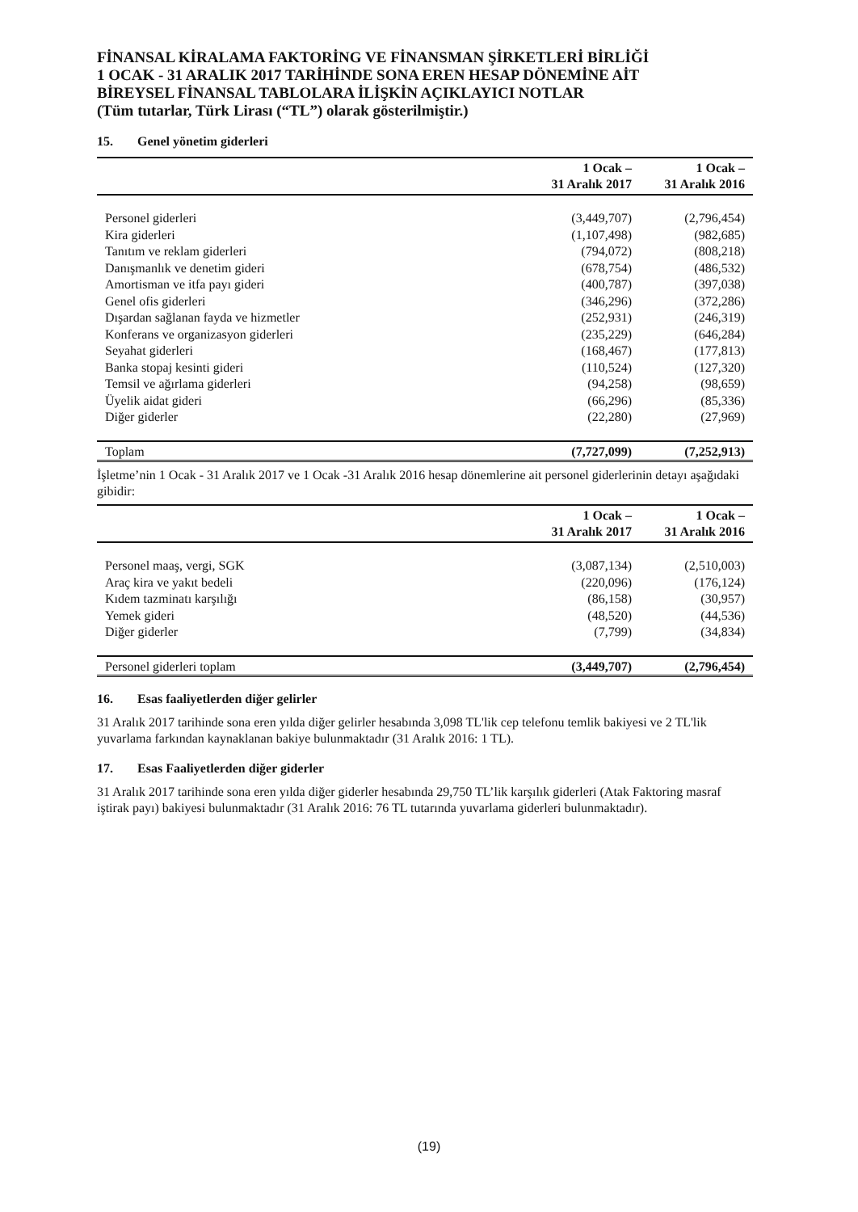FİNANSAL KİRALAMA FAKTORİNG VE FİNANSMAN ŞİRKETLERİ BİRLİĞİ
1 OCAK - 31 ARALIK 2017 TARİHİNDE SONA EREN HESAP DÖNEMİNE AİT
BİREYSEL FİNANSAL TABLOLARA İLİŞKİN AÇIKLAYICI NOTLAR
(Tüm tutarlar, Türk Lirası (“TL”) olarak gösterilmiştir.)
15. Genel yönetim giderleri
| | 1 Ocak – 31 Aralık 2017 | 1 Ocak – 31 Aralık 2016 |
| --- | --- | --- |
| Personel giderleri | (3,449,707) | (2,796,454) |
| Kira giderleri | (1,107,498) | (982,685) |
| Tanıtım ve reklam giderleri | (794,072) | (808,218) |
| Danışmanlık ve denetim gideri | (678,754) | (486,532) |
| Amortisman ve itfa payı gideri | (400,787) | (397,038) |
| Genel ofis giderleri | (346,296) | (372,286) |
| Dışardan sağlanan fayda ve hizmetler | (252,931) | (246,319) |
| Konferans ve organizasyon giderleri | (235,229) | (646,284) |
| Seyahat giderleri | (168,467) | (177,813) |
| Banka stopaj kesinti gideri | (110,524) | (127,320) |
| Temsil ve ağırlama giderleri | (94,258) | (98,659) |
| Üyelik aidat gideri | (66,296) | (85,336) |
| Diğer giderler | (22,280) | (27,969) |
| Toplam | (7,727,099) | (7,252,913) |
İşletme’nin 1 Ocak - 31 Aralık 2017 ve 1 Ocak -31 Aralık 2016 hesap dönemlerine ait personel giderlerinin detayı aşağıdaki gibidir:
| | 1 Ocak – 31 Aralık 2017 | 1 Ocak – 31 Aralık 2016 |
| --- | --- | --- |
| Personel maaş, vergi, SGK | (3,087,134) | (2,510,003) |
| Araç kira ve yakıt bedeli | (220,096) | (176,124) |
| Kıdem tazminatı karşılığı | (86,158) | (30,957) |
| Yemek gideri | (48,520) | (44,536) |
| Diğer giderler | (7,799) | (34,834) |
| Personel giderleri toplam | (3,449,707) | (2,796,454) |
16. Esas faaliyetlerden diğer gelirler
31 Aralık 2017 tarihinde sona eren yılda diğer gelirler hesabında 3,098 TL'lik cep telefonu temlik bakiyesi ve 2 TL'lik yuvarlama farkından kaynaklanan bakiye bulunmaktadır (31 Aralık 2016: 1 TL).
17. Esas Faaliyetlerden diğer giderler
31 Aralık 2017 tarihinde sona eren yılda diğer giderler hesabında 29,750 TL’lik karşılık giderleri (Atak Faktoring masraf iştirak payı) bakiyesi bulunmaktadır (31 Aralık 2016: 76 TL tutarında yuvarlama giderleri bulunmaktadır).
(19)